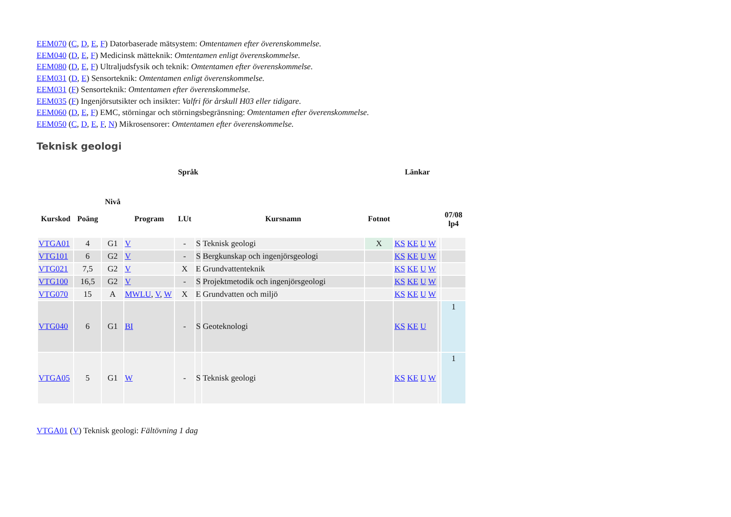EEM070 (C, D, E, F) Datorbaserade mätsystem: Omtentamen efter överenskommelse.
EEM040 (D, E, F) Medicinsk mätteknik: Omtentamen enligt överenskommelse.
EEM080 (D, E, F) Ultraljudsfysik och teknik: Omtentamen efter överenskommelse.
EEM031 (D, E) Sensorteknik: Omtentamen enligt överenskommelse.
EEM031 (F) Sensorteknik: Omtentamen efter överenskommelse.
EEM035 (F) Ingenjörsutsikter och insikter: Valfri för årskull H03 eller tidigare.
EEM060 (D, E, F) EMC, störningar och störningsbegränsning: Omtentamen efter överenskommelse.
EEM050 (C, D, E, F, N) Mikrosensorer: Omtentamen efter överenskommelse.
Teknisk geologi
| Kurskod | Poäng | Nivå | Program | Språk | | Kursnamn | Fotnot | Länkar | | 07/08 lp4 |
| --- | --- | --- | --- | --- | --- | --- | --- | --- | --- | --- |
| | | | | LUt | | | | | | |
| VTGA01 | 4 | G1 | V | - | S | Teknisk geologi | X | KS KE U W | | |
| VTG101 | 6 | G2 | V | - | S | Bergkunskap och ingenjörsgeologi | | KS KE U W | | |
| VTG021 | 7,5 | G2 | V | X | E | Grundvattenteknik | | KS KE U W | | |
| VTG100 | 16,5 | G2 | V | - | S | Projektmetodik och ingenjörsgeologi | | KS KE U W | | |
| VTG070 | 15 | A | MWLU , V , W | X | E | Grundvatten och miljö | | KS KE U W | | |
| VTG040 | 6 | G1 | BI | - | S | Geoteknologi | | KS KE U | | 1 |
| VTGA05 | 5 | G1 | W | - | S | Teknisk geologi | | KS KE U W | | 1 |
VTGA01 (V) Teknisk geologi: Fältövning 1 dag